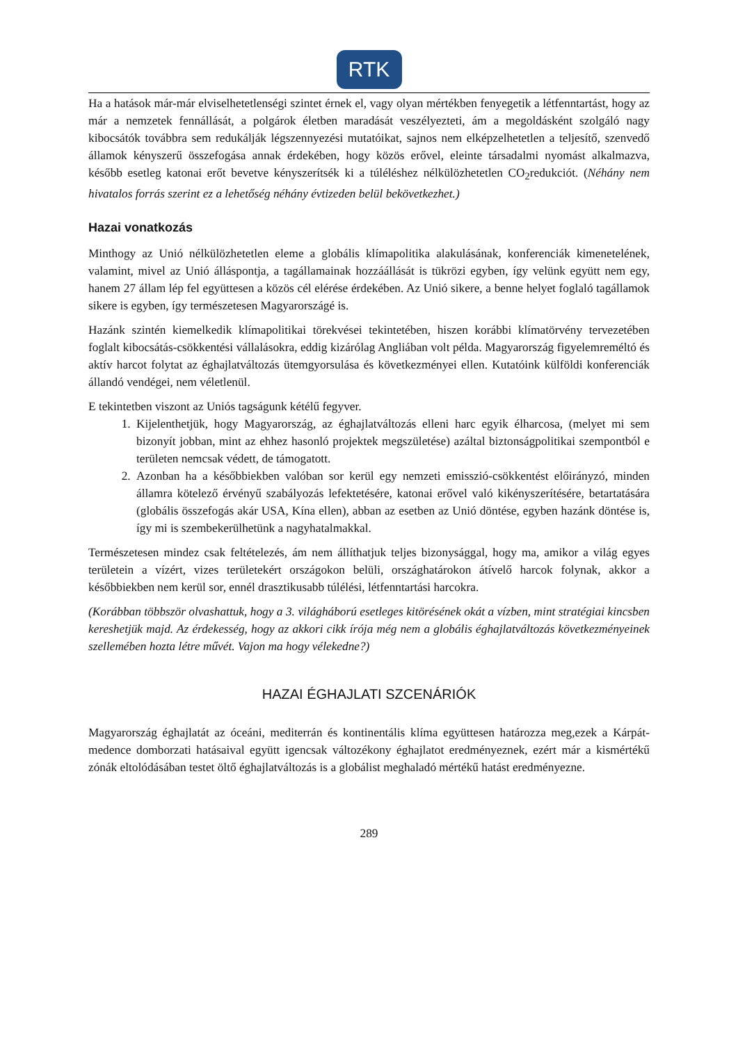RTK
Ha a hatások már-már elviselhetetlenségi szintet érnek el, vagy olyan mértékben fenyegetik a létfenntartást, hogy az már a nemzetek fennállását, a polgárok életben maradását veszélyezteti, ám a megoldásként szolgáló nagy kibocsátók továbbra sem redukálják légszennyezési mutatóikat, sajnos nem elképzelhetetlen a teljesítő, szenvedő államok kényszerű összefogása annak érdekében, hogy közös erővel, eleinte társadalmi nyomást alkalmazva, később esetleg katonai erőt bevetve kényszerítsék ki a túléléshez nélkülözhetetlen CO<sub>2</sub>redukciót. (Néhány nem hivatalos forrás szerint ez a lehetőség néhány évtizeden belül bekövetkezhet.)
Hazai vonatkozás
Minthogy az Unió nélkülözhetetlen eleme a globális klímapolitika alakulásának, konferenciák kimenetelének, valamint, mivel az Unió álláspontja, a tagállamainak hozzáállását is tükrözi egyben, így velünk együtt nem egy, hanem 27 állam lép fel együttesen a közös cél elérése érdekében. Az Unió sikere, a benne helyet foglaló tagállamok sikere is egyben, így természetesen Magyarországé is.
Hazánk szintén kiemelkedik klímapolitikai törekvései tekintetében, hiszen korábbi klímatörvény tervezetében foglalt kibocsátás-csökkentési vállalásokra, eddig kizárólag Angliában volt példa. Magyarország figyelemreméltó és aktív harcot folytat az éghajlatváltozás ütemgyorsulása és következményei ellen. Kutatóink külföldi konferenciák állandó vendégei, nem véletlenül.
E tekintetben viszont az Uniós tagságunk kétélű fegyver.
1. Kijelenthetjük, hogy Magyarország, az éghajlatváltozás elleni harc egyik élharcosa, (melyet mi sem bizonyít jobban, mint az ehhez hasonló projektek megszületése) azáltal biztonságpolitikai szempontból e területen nemcsak védett, de támogatott.
2. Azonban ha a későbbiekben valóban sor kerül egy nemzeti emisszió-csökkentést előirányzó, minden államra kötelező érvényű szabályozás lefektetésére, katonai erővel való kikényszerítésére, betartatására (globális összefogás akár USA, Kína ellen), abban az esetben az Unió döntése, egyben hazánk döntése is, így mi is szembekerülhetünk a nagyhatalmakkal.
Természetesen mindez csak feltételezés, ám nem állíthatjuk teljes bizonysággal, hogy ma, amikor a világ egyes területein a vízért, vizes területekért országokon belüli, országhatárokon átívelő harcok folynak, akkor a későbbiekben nem kerül sor, ennél drasztikusabb túlélési, létfenntartási harcokra.
(Korábban többször olvashattuk, hogy a 3. világháború esetleges kitörésének okát a vízben, mint stratégiai kincsben kereshetjük majd. Az érdekesség, hogy az akkori cikk írója még nem a globális éghajlatváltozás következményeinek szellemében hozta létre művét. Vajon ma hogy vélekedne?)
HAZAI ÉGHAJLATI SZCENÁRIÓK
Magyarország éghajlatát az óceáni, mediterrán és kontinentális klíma együttesen határozza meg,ezek a Kárpát-medence domborzati hatásaival együtt igencsak változékony éghajlatot eredményeznek, ezért már a kismértékű zónák eltolódásában testet öltő éghajlatváltozás is a globálist meghaladó mértékű hatást eredményezne.
289